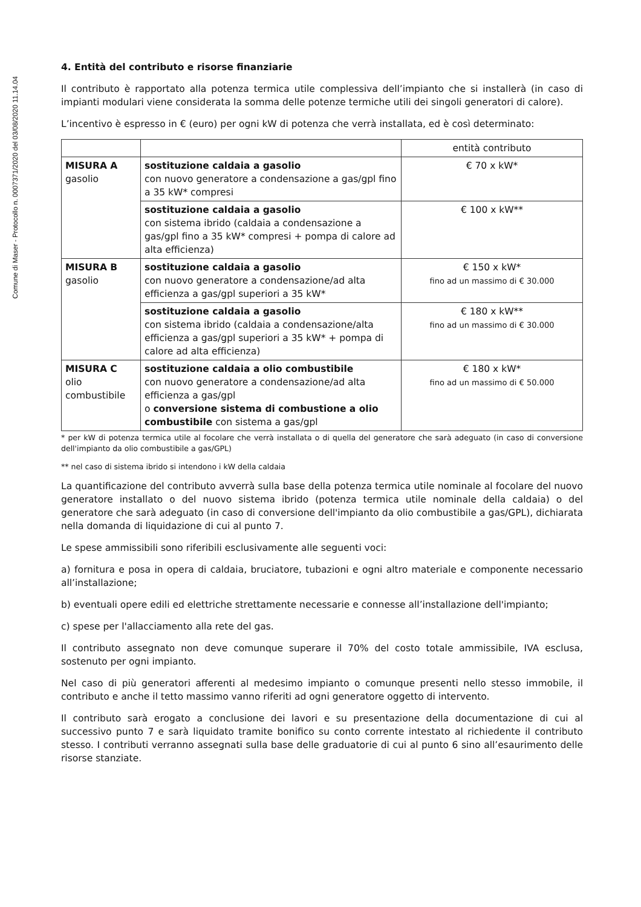Comune di Maser - Protocollo n. 0007371/2020 del 03/08/2020 11.14.04
4. Entità del contributo e risorse finanziarie
Il contributo è rapportato alla potenza termica utile complessiva dell’impianto che si installerà (in caso di impianti modulari viene considerata la somma delle potenze termiche utili dei singoli generatori di calore).
L’incentivo è espresso in € (euro) per ogni kW di potenza che verrà installata, ed è così determinato:
| | | entità contributo |
| MISURA A gasolio | sostituzione caldaia a gasolio con nuovo generatore a condensazione a gas/gpl fino a 35 kW* compresi | € 70 x kW* |
| | sostituzione caldaia a gasolio con sistema ibrido (caldaia a condensazione a gas/gpl fino a 35 kW* compresi + pompa di calore ad alta efficienza) | € 100 x kW** |
| MISURA B gasolio | sostituzione caldaia a gasolio con nuovo generatore a condensazione/ad alta efficienza a gas/gpl superiori a 35 kW* | € 150 x kW* fino ad un massimo di € 30.000 |
| | sostituzione caldaia a gasolio con sistema ibrido (caldaia a condensazione/alta efficienza a gas/gpl superiori a 35 kW* + pompa di calore ad alta efficienza) | € 180 x kW** fino ad un massimo di € 30.000 |
| MISURA C olio combustibile | sostituzione caldaia a olio combustibile con nuovo generatore a condensazione/ad alta efficienza a gas/gpl o conversione sistema di combustione a olio combustibile con sistema a gas/gpl | € 180 x kW* fino ad un massimo di € 50.000 |
* per kW di potenza termica utile al focolare che verrà installata o di quella del generatore che sarà adeguato (in caso di conversione dell'impianto da olio combustibile a gas/GPL)
** nel caso di sistema ibrido si intendono i kW della caldaia
La quantificazione del contributo avverrà sulla base della potenza termica utile nominale al focolare del nuovo generatore installato o del nuovo sistema ibrido (potenza termica utile nominale della caldaia) o del generatore che sarà adeguato (in caso di conversione dell'impianto da olio combustibile a gas/GPL), dichiarata nella domanda di liquidazione di cui al punto 7.
Le spese ammissibili sono riferibili esclusivamente alle seguenti voci:
a) fornitura e posa in opera di caldaia, bruciatore, tubazioni e ogni altro materiale e componente necessario all’installazione;
b) eventuali opere edili ed elettriche strettamente necessarie e connesse all’installazione dell'impianto;
c) spese per l'allacciamento alla rete del gas.
Il contributo assegnato non deve comunque superare il 70% del costo totale ammissibile, IVA esclusa, sostenuto per ogni impianto.
Nel caso di più generatori afferenti al medesimo impianto o comunque presenti nello stesso immobile, il contributo e anche il tetto massimo vanno riferiti ad ogni generatore oggetto di intervento.
Il contributo sarà erogato a conclusione dei lavori e su presentazione della documentazione di cui al successivo punto 7 e sarà liquidato tramite bonifico su conto corrente intestato al richiedente il contributo stesso. I contributi verranno assegnati sulla base delle graduatorie di cui al punto 6 sino all’esaurimento delle risorse stanziate.